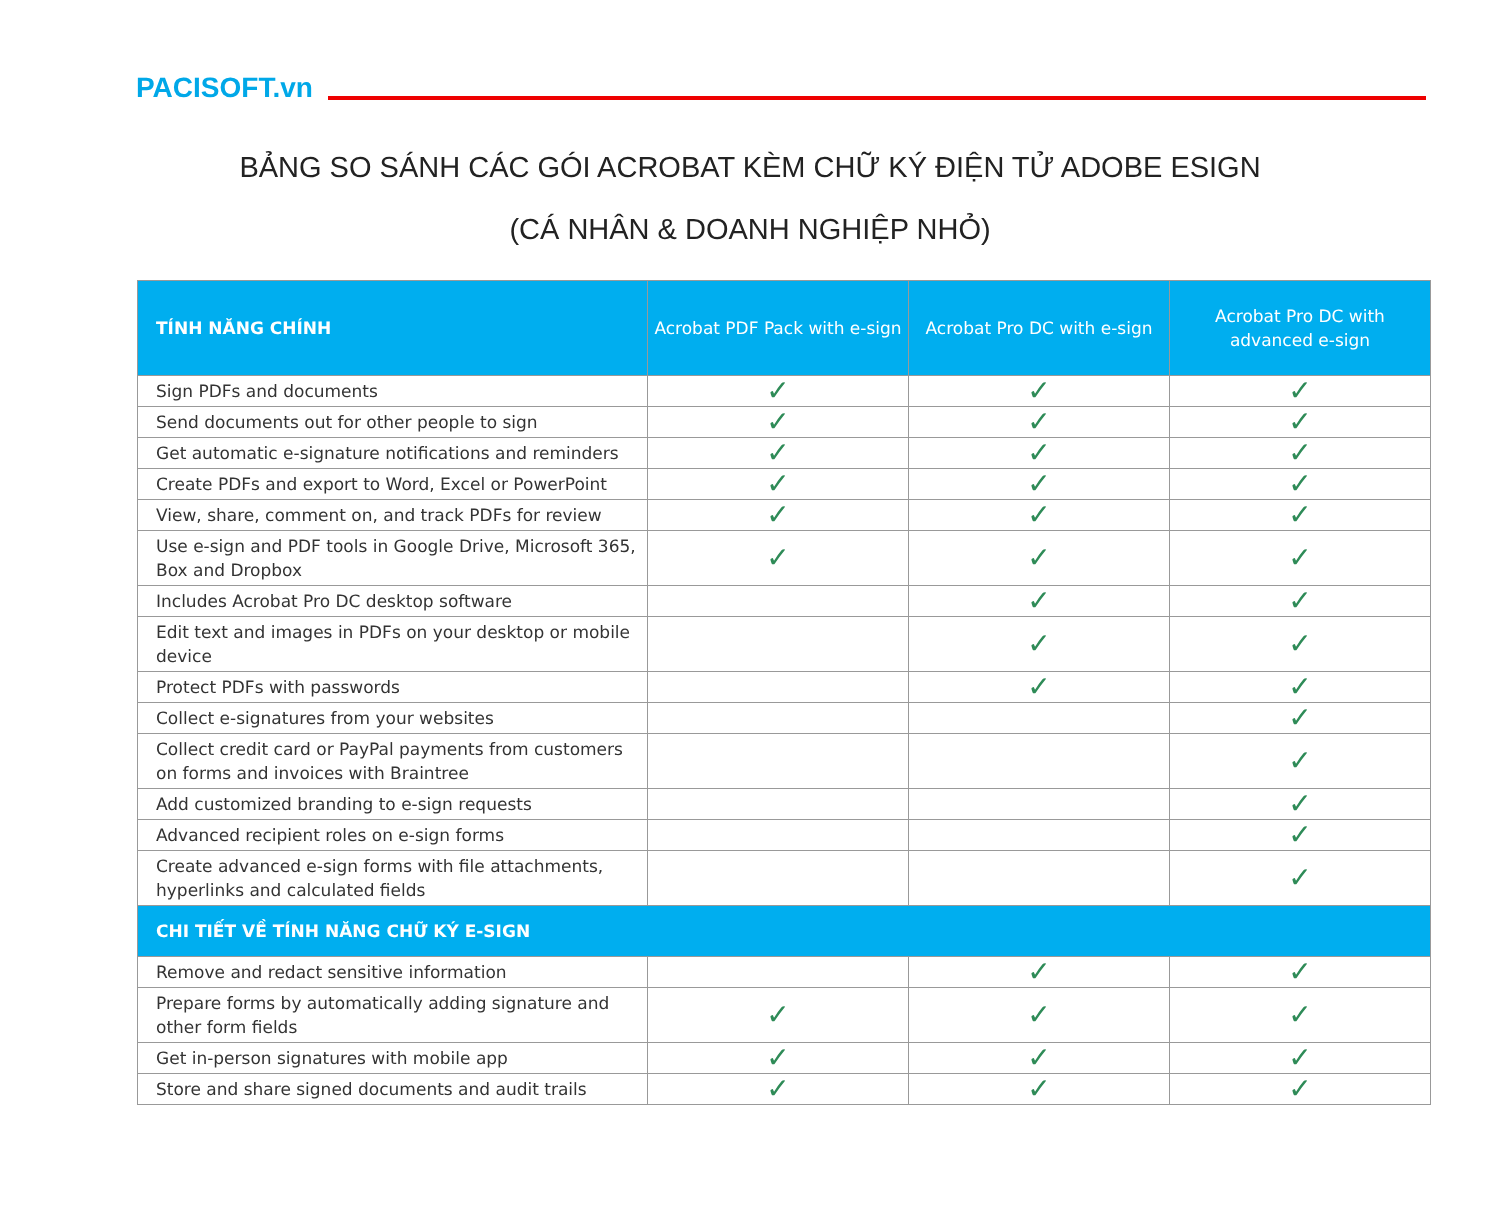PACISOFT.vn
BẢNG SO SÁNH CÁC GÓI ACROBAT KÈM CHỮ KÝ ĐIỆN TỬ ADOBE ESIGN
(CÁ NHÂN & DOANH NGHIỆP NHỎ)
| TÍNH NĂNG CHÍNH | Acrobat PDF Pack with e-sign | Acrobat Pro DC with e-sign | Acrobat Pro DC with advanced e-sign |
| --- | --- | --- | --- |
| Sign PDFs and documents | ✓ | ✓ | ✓ |
| Send documents out for other people to sign | ✓ | ✓ | ✓ |
| Get automatic e-signature notifications and reminders | ✓ | ✓ | ✓ |
| Create PDFs and export to Word, Excel or PowerPoint | ✓ | ✓ | ✓ |
| View, share, comment on, and track PDFs for review | ✓ | ✓ | ✓ |
| Use e-sign and PDF tools in Google Drive, Microsoft 365, Box and Dropbox | ✓ | ✓ | ✓ |
| Includes Acrobat Pro DC desktop software | | ✓ | ✓ |
| Edit text and images in PDFs on your desktop or mobile device | | ✓ | ✓ |
| Protect PDFs with passwords | | ✓ | ✓ |
| Collect e-signatures from your websites | | | ✓ |
| Collect credit card or PayPal payments from customers on forms and invoices with Braintree | | | ✓ |
| Add customized branding to e-sign requests | | | ✓ |
| Advanced recipient roles on e-sign forms | | | ✓ |
| Create advanced e-sign forms with file attachments, hyperlinks and calculated fields | | | ✓ |
| CHI TIẾT VỀ TÍNH NĂNG CHỮ KÝ E-SIGN | | | |
| Remove and redact sensitive information | | ✓ | ✓ |
| Prepare forms by automatically adding signature and other form fields | ✓ | ✓ | ✓ |
| Get in-person signatures with mobile app | ✓ | ✓ | ✓ |
| Store and share signed documents and audit trails | ✓ | ✓ | ✓ |